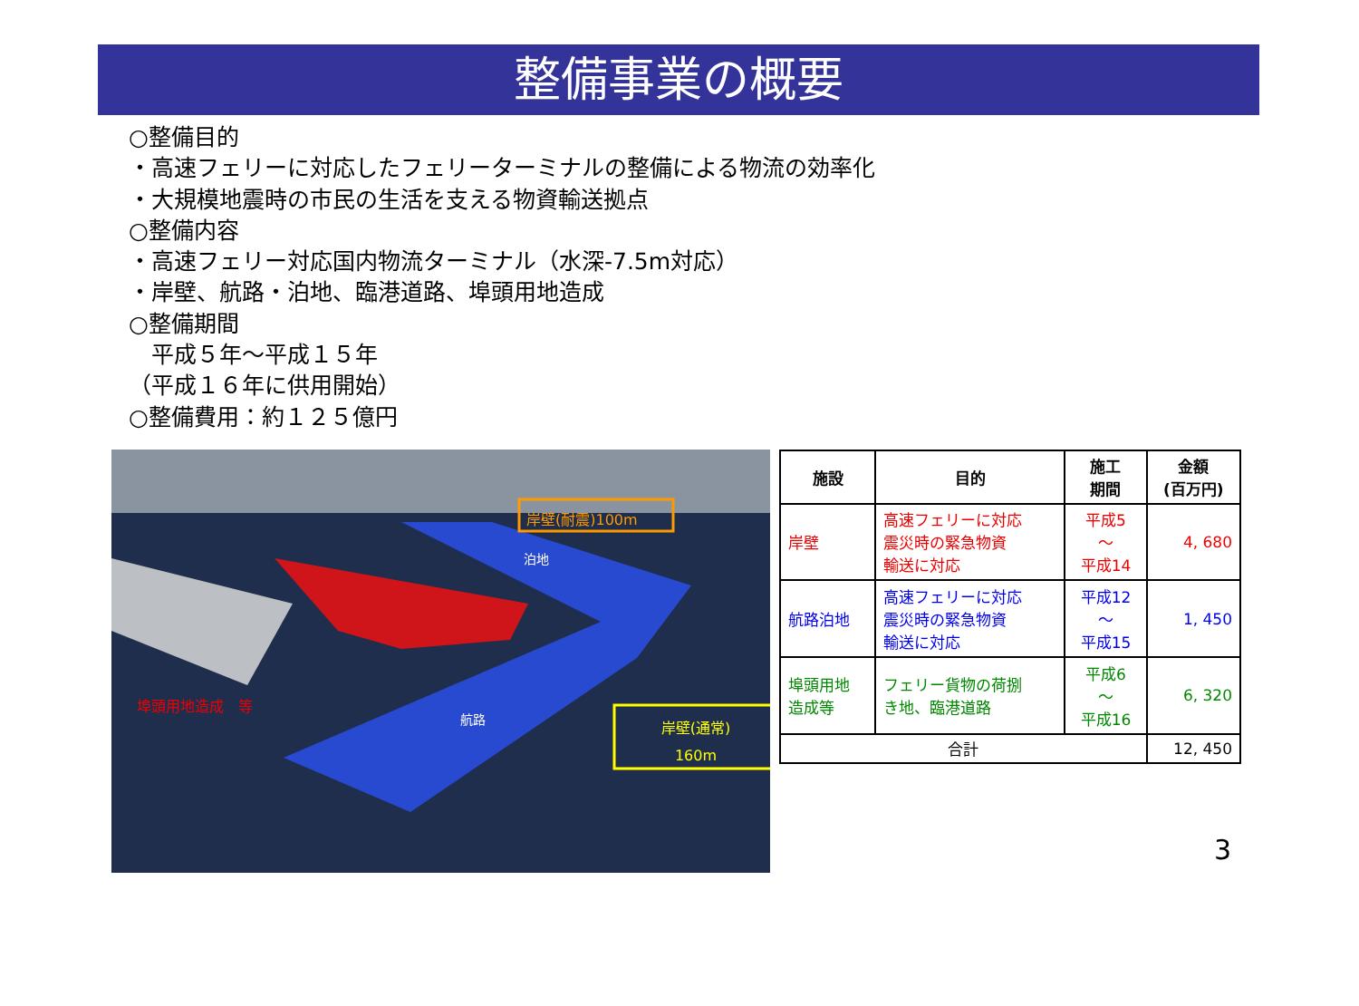整備事業の概要
○整備目的
・高速フェリーに対応したフェリーターミナルの整備による物流の効率化
・大規模地震時の市民の生活を支える物資輸送拠点
○整備内容
・高速フェリー対応国内物流ターミナル（水深-7.5m対応）
・岸壁、航路・泊地、臨港道路、埠頭用地造成
○整備期間
　平成５年～平成１５年
（平成１６年に供用開始）
○整備費用：約１２５億円
岸壁(耐震)100m
泊地
航路
埠頭用地造成　等
岸壁(通常)
160m
| 施設 | 目的 | 施工 期間 | 金額 (百万円) |
| --- | --- | --- | --- |
| 岸壁 | 高速フェリーに対応 震災時の緊急物資 輸送に対応 | 平成5 ～ 平成14 | 4, 680 |
| 航路泊地 | 高速フェリーに対応 震災時の緊急物資 輸送に対応 | 平成12 ～ 平成15 | 1, 450 |
| 埠頭用地 造成等 | フェリー貨物の荷捌 き地、臨港道路 | 平成6 ～ 平成16 | 6, 320 |
| 合計 | | | 12, 450 |
3